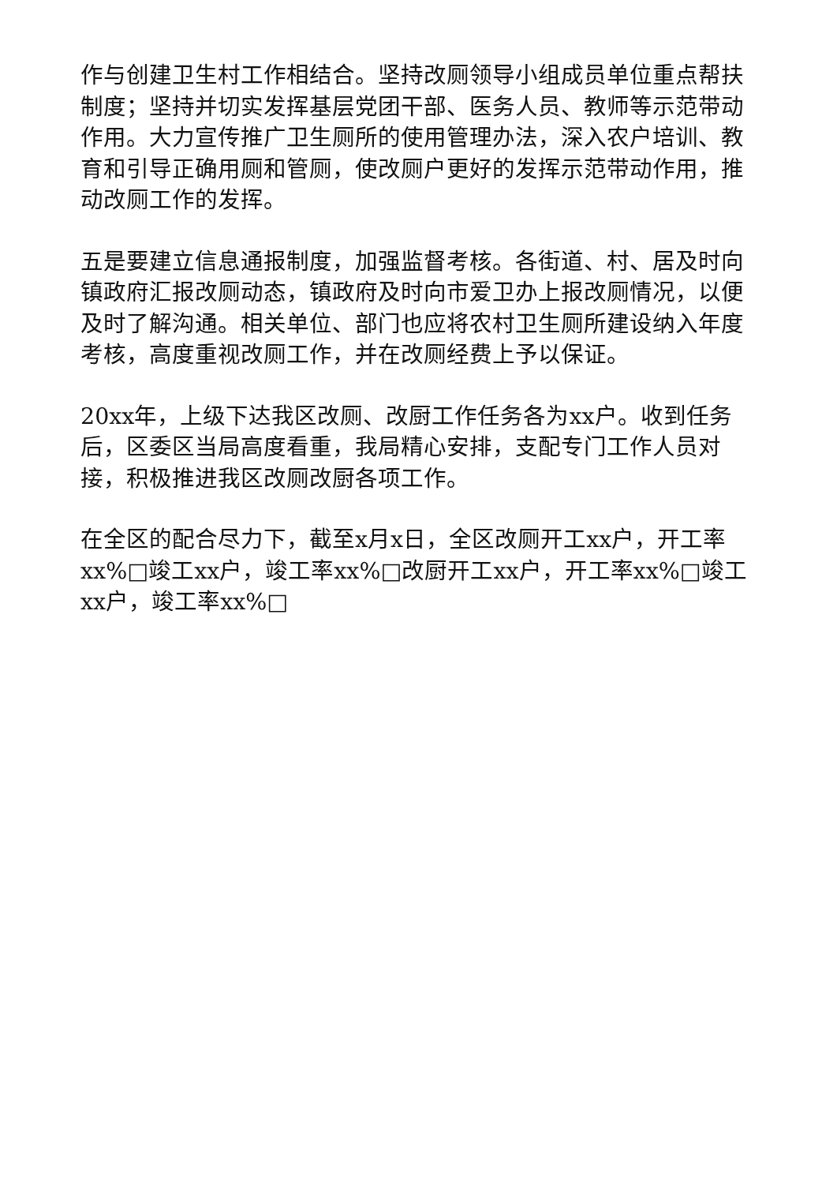作与创建卫生村工作相结合。坚持改厕领导小组成员单位重点帮扶制度；坚持并切实发挥基层党团干部、医务人员、教师等示范带动作用。大力宣传推广卫生厕所的使用管理办法，深入农户培训、教育和引导正确用厕和管厕，使改厕户更好的发挥示范带动作用，推动改厕工作的发挥。
五是要建立信息通报制度，加强监督考核。各街道、村、居及时向镇政府汇报改厕动态，镇政府及时向市爱卫办上报改厕情况，以便及时了解沟通。相关单位、部门也应将农村卫生厕所建设纳入年度考核，高度重视改厕工作，并在改厕经费上予以保证。
20xx年，上级下达我区改厕、改厨工作任务各为xx户。收到任务后，区委区当局高度看重，我局精心安排，支配专门工作人员对接，积极推进我区改厕改厨各项工作。
在全区的配合尽力下，截至x月x日，全区改厕开工xx户，开工率xx%□竣工xx户，竣工率xx%□改厨开工xx户，开工率xx%□竣工xx户，竣工率xx%□